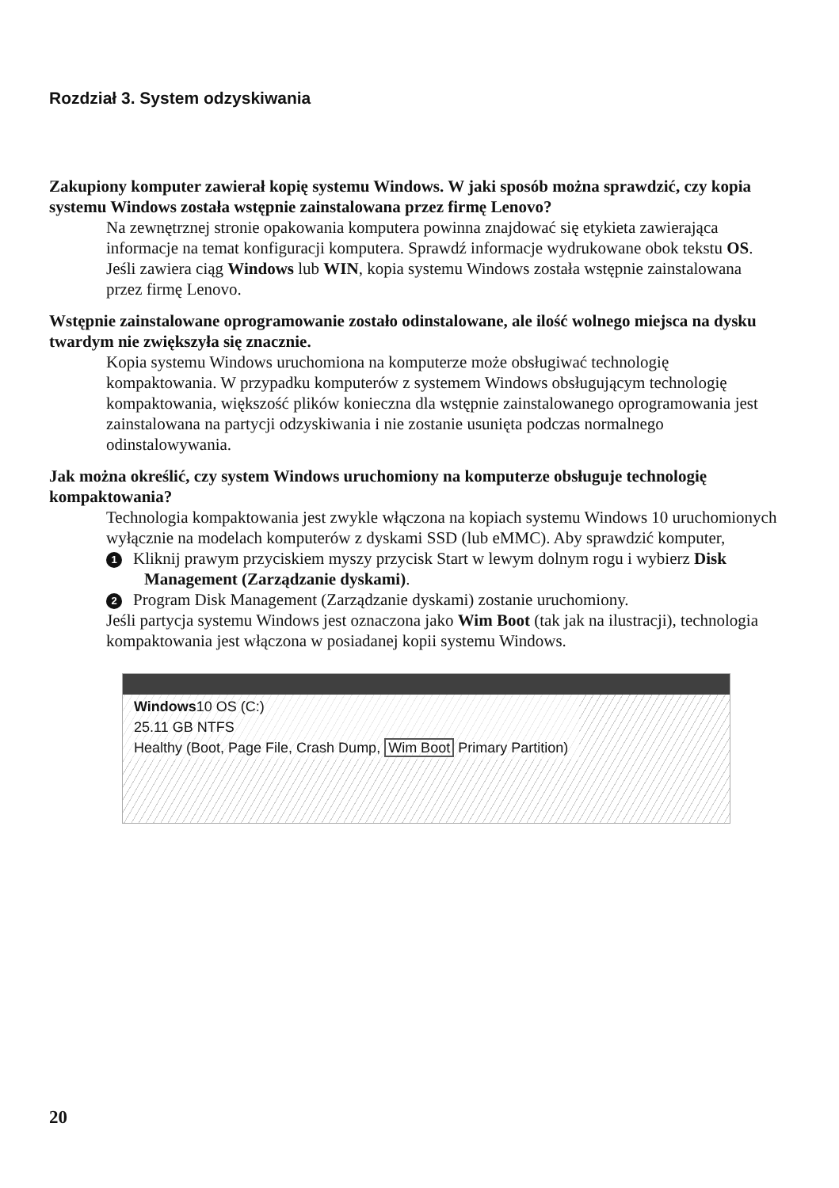Rozdział 3. System odzyskiwania
Zakupiony komputer zawierał kopię systemu Windows. W jaki sposób można sprawdzić, czy kopia systemu Windows została wstępnie zainstalowana przez firmę Lenovo?
Na zewnętrznej stronie opakowania komputera powinna znajdować się etykieta zawierająca informacje na temat konfiguracji komputera. Sprawdź informacje wydrukowane obok tekstu OS. Jeśli zawiera ciąg Windows lub WIN, kopia systemu Windows została wstępnie zainstalowana przez firmę Lenovo.
Wstępnie zainstalowane oprogramowanie zostało odinstalowane, ale ilość wolnego miejsca na dysku twardym nie zwiększyła się znacznie.
Kopia systemu Windows uruchomiona na komputerze może obsługiwać technologię kompaktowania. W przypadku komputerów z systemem Windows obsługującym technologię kompaktowania, większość plików konieczna dla wstępnie zainstalowanego oprogramowania jest zainstalowana na partycji odzyskiwania i nie zostanie usunięta podczas normalnego odinstalowywania.
Jak można określić, czy system Windows uruchomiony na komputerze obsługuje technologię kompaktowania?
Technologia kompaktowania jest zwykle włączona na kopiach systemu Windows 10 uruchomionych wyłącznie na modelach komputerów z dyskami SSD (lub eMMC). Aby sprawdzić komputer,
1 Kliknij prawym przyciskiem myszy przycisk Start w lewym dolnym rogu i wybierz Disk Management (Zarządzanie dyskami).
2 Program Disk Management (Zarządzanie dyskami) zostanie uruchomiony.
Jeśli partycja systemu Windows jest oznaczona jako Wim Boot (tak jak na ilustracji), technologia kompaktowania jest włączona w posiadanej kopii systemu Windows.
Windows10 OS (C:)
25.11 GB NTFS
Healthy (Boot, Page File, Crash Dump, Wim Boot Primary Partition)
20